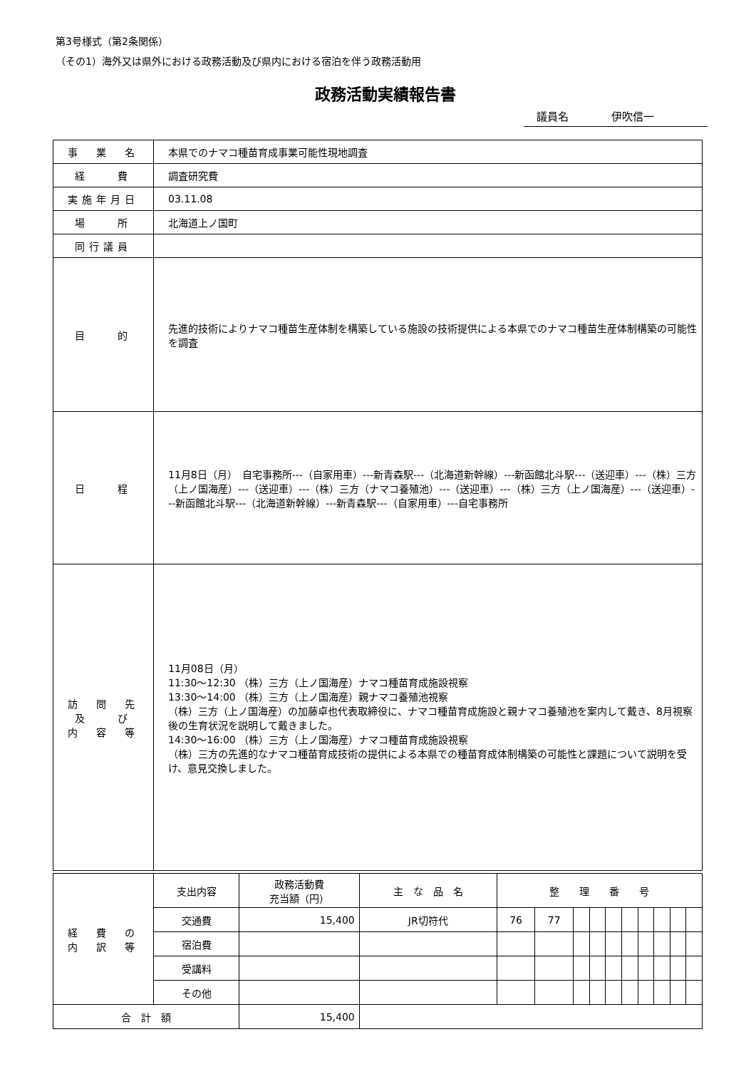第3号様式（第2条関係）
（その1）海外又は県外における政務活動及び県内における宿泊を伴う政務活動用
政務活動実績報告書
議員名 伊吹信一
| 事 業 名 | 本県でのナマコ種苗育成事業可能性現地調査 |
| 経 費 | 調査研究費 |
| 実施年月日 | 03.11.08 |
| 場 所 | 北海道上ノ国町 |
| 同行議員 | |
| 目 的 | 先進的技術によりナマコ種苗生産体制を構築している施設の技術提供による本県でのナマコ種苗生産体制構築の可能性を調査 |
| 日 程 | 11月8日（月） 自宅事務所---（自家用車）---新青森駅---（北海道新幹線）---新函館北斗駅---（送迎車）---（株）三方（上ノ国海産）---（送迎車）---（株）三方（ナマコ養殖池）---（送迎車）---（株）三方（上ノ国海産）---（送迎車）---新函館北斗駅---（北海道新幹線）---新青森駅---（自家用車）---自宅事務所 |
| 訪 問 先 及 び 内 容 等 | 11月08日（月） 11:30～12:30 （株）三方（上ノ国海産）ナマコ種苗育成施設視察 13:30～14:00 （株）三方（上ノ国海産）親ナマコ養殖池視察 （株）三方（上ノ国海産）の加藤卓也代表取締役に、ナマコ種苗育成施設と親ナマコ養殖池を案内して戴き、8月視察後の生育状況を説明して戴きました。 14:30～16:00 （株）三方（上ノ国海産）ナマコ種苗育成施設視察 （株）三方の先進的なナマコ種苗育成技術の提供による本県での種苗育成体制構築の可能性と課題について説明を受け、意見交換しました。 |
| 経 費 の 内 訳 等 | 支出内容 | 政務活動費 充当額（円） | 主 な 品 名 | 整 理 番 号 | | | | | | | | | |
| | 交通費 | 15,400 | JR切符代 | 76 | 77 | | | | | | | | |
| | 宿泊費 | | | | | | | | | | | | |
| | 受講料 | | | | | | | | | | | | |
| | その他 | | | | | | | | | | | | |
| 合 計 額 | | 15,400 | | | | | | | | | | | |